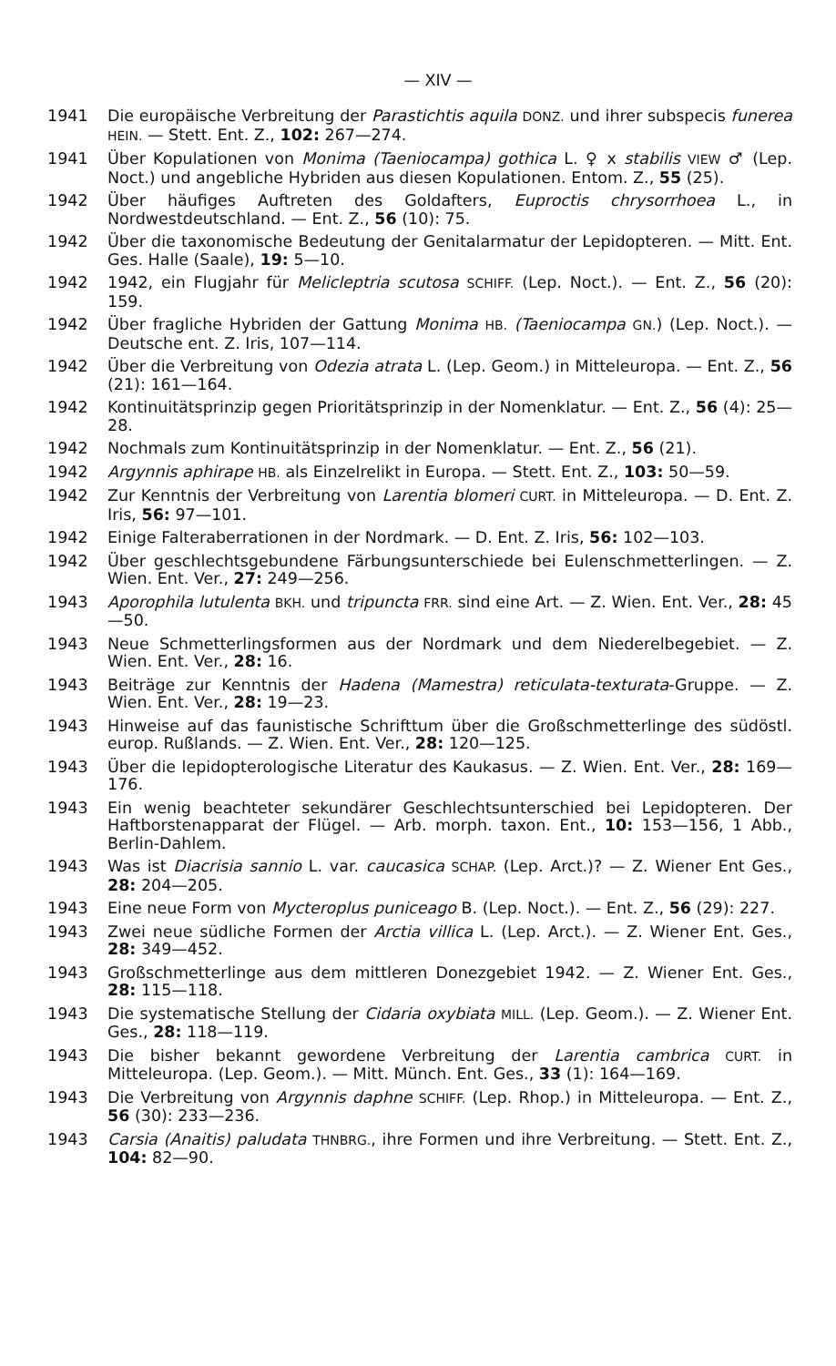— XIV —
1941 Die europäische Verbreitung der Parastichtis aquila DONZ. und ihrer subspecis funerea HEIN. — Stett. Ent. Z., 102: 267—274.
1941 Über Kopulationen von Monima (Taeniocampa) gothica L. ♀ x stabilis VIEW ♂ (Lep. Noct.) und angebliche Hybriden aus diesen Kopulationen. Entom. Z., 55 (25).
1942 Über häufiges Auftreten des Goldafters, Euproctis chrysorrhoea L., in Nordwestdeutschland. — Ent. Z., 56 (10): 75.
1942 Über die taxonomische Bedeutung der Genitalarmatur der Lepidopteren. — Mitt. Ent. Ges. Halle (Saale), 19: 5—10.
1942 1942, ein Flugjahr für Melicleptria scutosa SCHIFF. (Lep. Noct.). — Ent. Z., 56 (20): 159.
1942 Über fragliche Hybriden der Gattung Monima HB. (Taeniocampa GN.) (Lep. Noct.). — Deutsche ent. Z. Iris, 107—114.
1942 Über die Verbreitung von Odezia atrata L. (Lep. Geom.) in Mitteleuropa. — Ent. Z., 56 (21): 161—164.
1942 Kontinuitätsprinzip gegen Prioritätsprinzip in der Nomenklatur. — Ent. Z., 56 (4): 25—28.
1942 Nochmals zum Kontinuitätsprinzip in der Nomenklatur. — Ent. Z., 56 (21).
1942 Argynnis aphirape HB. als Einzelrelikt in Europa. — Stett. Ent. Z., 103: 50—59.
1942 Zur Kenntnis der Verbreitung von Larentia blomeri CURT. in Mitteleuropa. — D. Ent. Z. Iris, 56: 97—101.
1942 Einige Falteraberrationen in der Nordmark. — D. Ent. Z. Iris, 56: 102—103.
1942 Über geschlechtsgebundene Färbungsunterschiede bei Eulenschmetterlingen. — Z. Wien. Ent. Ver., 27: 249—256.
1943 Aporophila lutulenta BKH. und tripuncta FRR. sind eine Art. — Z. Wien. Ent. Ver., 28: 45—50.
1943 Neue Schmetterlingsformen aus der Nordmark und dem Niederelbegebiet. — Z. Wien. Ent. Ver., 28: 16.
1943 Beiträge zur Kenntnis der Hadena (Mamestra) reticulata-texturata-Gruppe. — Z. Wien. Ent. Ver., 28: 19—23.
1943 Hinweise auf das faunistische Schrifttum über die Großschmetterlinge des südöstl. europ. Rußlands. — Z. Wien. Ent. Ver., 28: 120—125.
1943 Über die lepidopterologische Literatur des Kaukasus. — Z. Wien. Ent. Ver., 28: 169—176.
1943 Ein wenig beachteter sekundärer Geschlechtsunterschied bei Lepidopteren. Der Haftborstenapparat der Flügel. — Arb. morph. taxon. Ent., 10: 153—156, 1 Abb., Berlin-Dahlem.
1943 Was ist Diacrisia sannio L. var. caucasica SCHAP. (Lep. Arct.)? — Z. Wiener Ent Ges., 28: 204—205.
1943 Eine neue Form von Mycteroplus puniceago B. (Lep. Noct.). — Ent. Z., 56 (29): 227.
1943 Zwei neue südliche Formen der Arctia villica L. (Lep. Arct.). — Z. Wiener Ent. Ges., 28: 349—452.
1943 Großschmetterlinge aus dem mittleren Donezgebiet 1942. — Z. Wiener Ent. Ges., 28: 115—118.
1943 Die systematische Stellung der Cidaria oxybiata MILL. (Lep. Geom.). — Z. Wiener Ent. Ges., 28: 118—119.
1943 Die bisher bekannt gewordene Verbreitung der Larentia cambrica CURT. in Mitteleuropa. (Lep. Geom.). — Mitt. Münch. Ent. Ges., 33 (1): 164—169.
1943 Die Verbreitung von Argynnis daphne SCHIFF. (Lep. Rhop.) in Mitteleuropa. — Ent. Z., 56 (30): 233—236.
1943 Carsia (Anaitis) paludata THNBRG., ihre Formen und ihre Verbreitung. — Stett. Ent. Z., 104: 82—90.